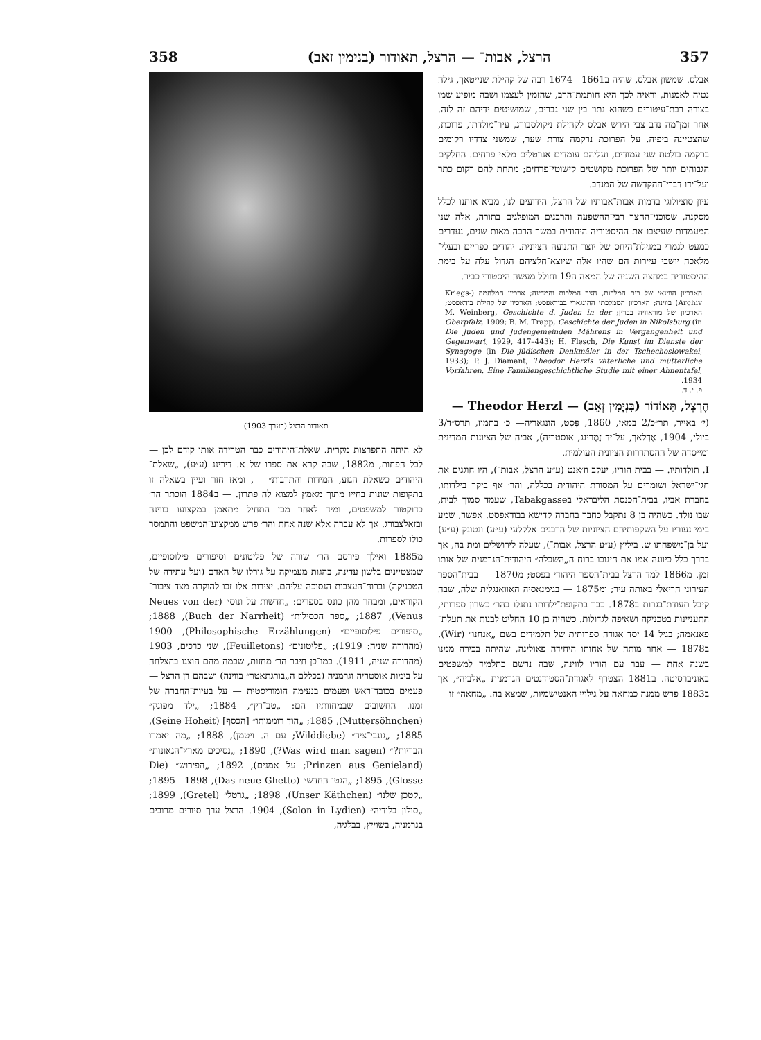357 הרצל, אבות־ — הרצל, תאודור (בנימין זאב) 358
אבלס. שמשון אבלס, שהיה ב1661—1674 רבה של קהילת שנייטאך, גילה נטיה לאמנות, וראיה לכך היא חותמת־הרב, שהזמין לעצמו ושבה מופיע שמו בצורה רבת־עיטורים כשהוא נתון בין שני גברים, שמושיטים ידיהם זה לזה. אחר זמן־מה נדב צבי הירש אבלס לקהילת ניקולסבורג, עיר־מולדתו, פרוכת, שהצטיינה ביפיה. על הפרוכת נרקמה צורת שער, שמשני צדדיו רקומים ברקמה בולטת שני עמודים, ועליהם עומדים אגרטלים מלאי פרחים. החלקים הגבוהים יותר של הפרוכת מקושטים קישוטי־פרחים; מתחת להם רקום כתר ועל־ידו דברי־ההקדשה של המנדב.
עיון סוציולוגי בדמות אבות־אבותיו של הרצל, הידועים לנו, מביא אותנו לכלל מסקנה, שסוכני־החצר רבי־ההשפעה והרבנים המופלגים בתורה, אלה שני המעמדות שעיצבו את ההיסטוריה היהודית במשך הרבה מאות שנים, נעדרים כמעט לגמרי במגילת־היחס של יוצר התנועה הציונית. יהודים כפריים ובעלי־מלאכה יושבי עיירות הם שהיו אלה שיוצא־חלציהם הגדול עלה על בימת ההיסטוריה במחצה השניה של המאה ה19 וחולל מעשה היסטורי כביר.
הארכיון הווינאי של בית המלכות, חצר המלכות והמדינה; ארכיון המלחמה (Kriegs-Archiv) בווינה; הארכיון הממלכתי ההונגארי בבודאפסט; הארכיון של קהילת בודאפסט; הארכיון של מוראוויה בברין; M. Weinberg, Geschichte d. Juden in der Oberpfalz, 1909; B. M. Trapp, Geschichte der Juden in Nikolsburg (in Die Juden und Judengemeinden Mährens in Vergangenheit und Gegenwart, 1929, 417–443); H. Flesch, Die Kunst im Dienste der Synagoge (in Die jüdischen Denkmäler in der Tschechoslowakei, 1933); P. J. Diamant, Theodor Herzls väterliche und mütterliche Vorfahren. Eine Familiengeschichtliche Studie mit einer Ahnentafel, 1934.
פ. י. ד.
הֶרְצֶל, תֵּאוֹדוֹר (בִּנְיָמִין זְאֵב) — Theodor Herzl —
(י׳ באייר, תר״כ/2 במאי, 1860, פֶּסְט, הונגאריה— כ׳ בתמוז, תרס״ד/3 ביולי, 1904, אֶדְלאך, על־יד זֶמֶרינג, אוסטריה), אביה של הציונות המדינית ומייסדה של ההסתדרות הציונית העולמית.
I. תולדותיו. — בבית הוריו, יעקב וז׳אנט (ע״ע הרצל, אבות־), היו חוגגים את חגי־ישראל ושומרים על המסורת היהודית בכללה, והר׳ אף ביקר בילדותו, בחברת אביו, בבית־הכנסת הליבראלי בTabakgasse, שעמד סמוך לבית, שבו נולד. כשהיה בן 8 נתקבל כחבר בחברה קדישא בבודאפסט. אפשר, שמע בימי נעוריו על השקפותיהם הציוניות של הרבנים אלקלעי (ע״ע) ונטונק (ע״ע) ועל בן־משפחתו ש. ביליץ (ע״ע הרצל, אבות־), שעלה לירושלים ומת בה, אך בדרך כלל כיוונה אמו את חינוכו ברוח ה„השכלה״ היהודית־הגרמנית של אותו זמן. מ1866 למד הרצל בבית־הספר היהודי בפסט; מ1870 — בבית־הספר העירוני הריאלי באותה עיר; ומ1875 — בגימנאסיה האוואנגלית שלה, שבה קיבל תעודת־בגרות ב1878. כבר בתקופת־ילדותו נתגלו בהר׳ כשרון ספרותי, התעניינות בטכניקה ושאיפה לגדולות. כשהיה בן 10 החליט לבנות את תעלת־פאנאמה; בגיל 14 יסד אגודה ספרותית של תלמידים בשם „אנחנו״ (Wir). ב1878 — אחר מותה של אחותו היחידה פאולינה, שהיתה בכירה ממנו בשנה אחת — עבר עם הוריו לווינה, שבה נרשם כתלמיד למשפטים באוניברסיטה. ב1881 הצטרף לאגודת־הסטודנטים הגרמנית „אלביה״, אך ב1883 פרש ממנה כמחאה על גילויי האנטישמיות, שמצא בה. „מחאה״ זו
תאודור הרצל (בערך 1903)
לא היתה התפרצות מקרית. שאלת־היהודים כבר הטרידה אותו קודם לכן — לכל הפחות, מ1882, שבה קרא את ספרו של א. דירינג (ע״ע), „שאלת־היהודים כשאלת הגזע, המידות והתרבות״ —, ומאז חזר ועיין בשאלה זו בתקופות שונות בחייו מתוך מאמץ למצוא לה פתרון. — ב1884 הוכתר הר׳ כדוקטור למשפטים, ומיד לאחר מכן התחיל מתאמן במקצועו בווינה ובזאלצבורג. אך לא עברה אלא שנה אחת והר׳ פרש ממקצוע־המשפט והתמסר כולו לספרות.
מ1885 ואילך פירסם הר׳ שורה של פליטונים וסיפורים פילוסופיים, שמצטיינים בלשון עדינה, בהגות מעמיקה על גורלו של האדם (ועל עתידה של הטכניקה) וברוח־העצבות הנסוכה עליהם. יצירות אלו זכו להוקרה מצד ציבור־הקוראים, ומבחר מהן כונס בספרים: „חדשות על ונוס״ (Neues von der Venus), 1887; „ספר הכסילות״ (Buch der Narrheit), 1888; „סיפורים פילוסופיים״ (Philosophische Erzählungen), 1900 (מהדורה שניה: 1919); „פליטונים״ (Feuilletons), שני כרכים, 1903 (מהדורה שניה, 1911). כמו־כן חיבר הר׳ מחזות, שכמה מהם הוצגו בהצלחה על בימות אוסטריה וגרמניה (בכללם ה„בורגתאטר״ בווינה) ושבהם דן הרצל — פעמים בכובד־ראש ופעמים בנעימה הומוריסטית — על בעיות־החברה של זמנו. החשובים שבמחזותיו הם: „טבּ־רין״, 1884; „ילד מפונק״ (Muttersöhnchen), 1885; „הוד רוממותו״ [הכסף] (Seine Hoheit), 1885; „גונבי־ציד״ (Wilddiebe; עם ה. ויטמן), 1888; „מה יאמרו הבריות?״ (Was wird man sagen?), 1890; „נסיכים מארץ־הגאונות״ (Prinzen aus Genieland; על אמנים), 1892; „הפירוש״ (Die Glosse), 1895; „הגטו החדש״ (Das neue Ghetto), 1895—1898; „קטכן שלנו״ (Unser Käthchen), 1898; „גרטל״ (Gretel), 1899; „סולון בלודיה״ (Solon in Lydien), 1904. הרצל ערך סיורים מרובים בגרמניה, בשוייץ, בבלגיה,